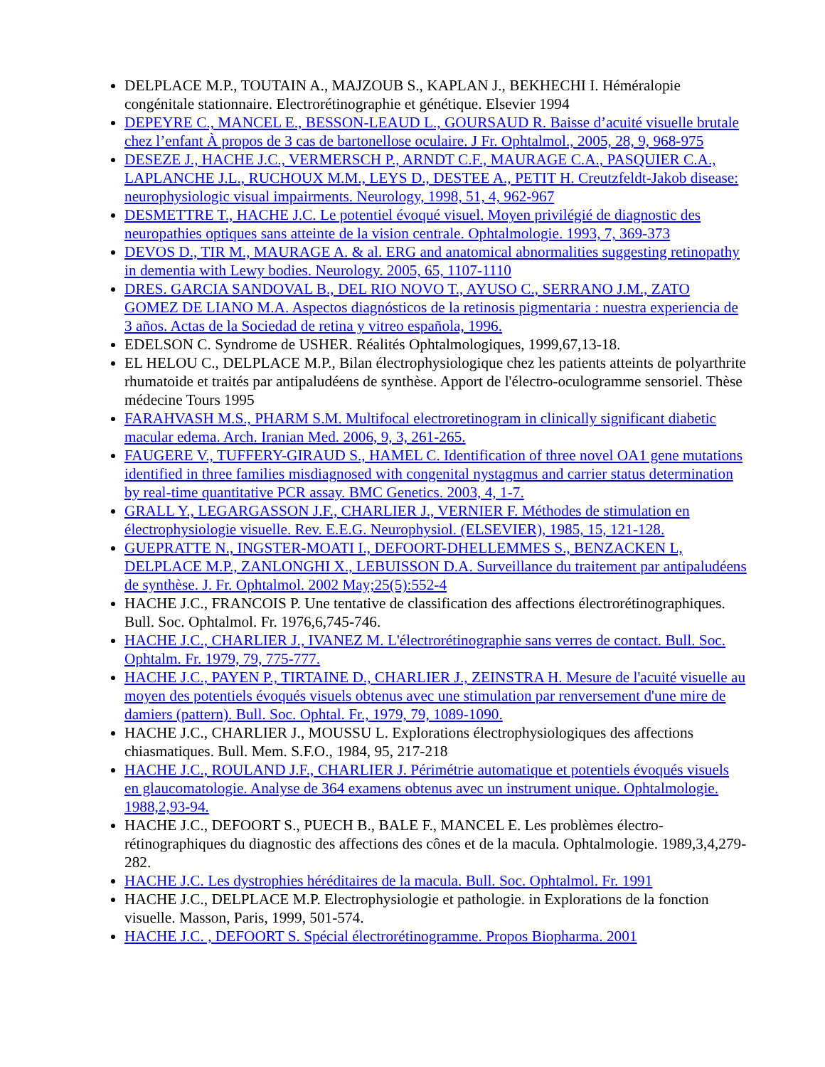DELPLACE M.P., TOUTAIN A., MAJZOUB S., KAPLAN J., BEKHECHI I. Héméralopie congénitale stationnaire. Electrorétinographie et génétique. Elsevier 1994
DEPEYRE C., MANCEL E., BESSON-LEAUD L., GOURSAUD R. Baisse d’acuité visuelle brutale chez l’enfant À propos de 3 cas de bartonellose oculaire. J Fr. Ophtalmol., 2005, 28, 9, 968-975
DESEZE J., HACHE J.C., VERMERSCH P., ARNDT C.F., MAURAGE C.A., PASQUIER C.A., LAPLANCHE J.L., RUCHOUX M.M., LEYS D., DESTEE A., PETIT H. Creutzfeldt-Jakob disease: neurophysiologic visual impairments. Neurology, 1998, 51, 4, 962-967
DESMETTRE T., HACHE J.C. Le potentiel évoqué visuel. Moyen privilégié de diagnostic des neuropathies optiques sans atteinte de la vision centrale. Ophtalmologie. 1993, 7, 369-373
DEVOS D., TIR M., MAURAGE A. & al. ERG and anatomical abnormalities suggesting retinopathy in dementia with Lewy bodies. Neurology. 2005, 65, 1107-1110
DRES. GARCIA SANDOVAL B., DEL RIO NOVO T., AYUSO C., SERRANO J.M., ZATO GOMEZ DE LIANO M.A. Aspectos diagnósticos de la retinosis pigmentaria : nuestra experiencia de 3 años. Actas de la Sociedad de retina y vitreo española, 1996.
EDELSON C. Syndrome de USHER. Réalités Ophtalmologiques, 1999,67,13-18.
EL HELOU C., DELPLACE M.P., Bilan électrophysiologique chez les patients atteints de polyarthrite rhumatoide et traités par antipaludéens de synthèse. Apport de l'électro-oculogramme sensoriel. Thèse médecine Tours 1995
FARAHVASH M.S., PHARM S.M. Multifocal electroretinogram in clinically significant diabetic macular edema. Arch. Iranian Med. 2006, 9, 3, 261-265.
FAUGERE V., TUFFERY-GIRAUD S., HAMEL C. Identification of three novel OA1 gene mutations identified in three families misdiagnosed with congenital nystagmus and carrier status determination by real-time quantitative PCR assay. BMC Genetics. 2003, 4, 1-7.
GRALL Y., LEGARGASSON J.F., CHARLIER J., VERNIER F. Méthodes de stimulation en électrophysiologie visuelle. Rev. E.E.G. Neurophysiol. (ELSEVIER), 1985, 15, 121-128.
GUEPRATTE N., INGSTER-MOATI I., DEFOORT-DHELLEMMES S., BENZACKEN L, DELPLACE M.P., ZANLONGHI X., LEBUISSON D.A. Surveillance du traitement par antipaludéens de synthèse. J. Fr. Ophtalmol. 2002 May;25(5):552-4
HACHE J.C., FRANCOIS P. Une tentative de classification des affections électrorétinographiques. Bull. Soc. Ophtalmol. Fr. 1976,6,745-746.
HACHE J.C., CHARLIER J., IVANEZ M. L'électrorétinographie sans verres de contact. Bull. Soc. Ophtalm. Fr. 1979, 79, 775-777.
HACHE J.C., PAYEN P., TIRTAINE D., CHARLIER J., ZEINSTRA H. Mesure de l'acuité visuelle au moyen des potentiels évoqués visuels obtenus avec une stimulation par renversement d'une mire de damiers (pattern). Bull. Soc. Ophtal. Fr., 1979, 79, 1089-1090.
HACHE J.C., CHARLIER J., MOUSSU L. Explorations électrophysiologiques des affections chiasmatiques. Bull. Mem. S.F.O., 1984, 95, 217-218
HACHE J.C., ROULAND J.F., CHARLIER J. Périmétrie automatique et potentiels évoqués visuels en glaucomatologie. Analyse de 364 examens obtenus avec un instrument unique. Ophtalmologie. 1988,2,93-94.
HACHE J.C., DEFOORT S., PUECH B., BALE F., MANCEL E. Les problèmes électro-rétinographiques du diagnostic des affections des cônes et de la macula. Ophtalmologie. 1989,3,4,279-282.
HACHE J.C. Les dystrophies héréditaires de la macula. Bull. Soc. Ophtalmol. Fr. 1991
HACHE J.C., DELPLACE M.P. Electrophysiologie et pathologie. in Explorations de la fonction visuelle. Masson, Paris, 1999, 501-574.
HACHE J.C. , DEFOORT S. Spécial électrorétinogramme. Propos Biopharma. 2001